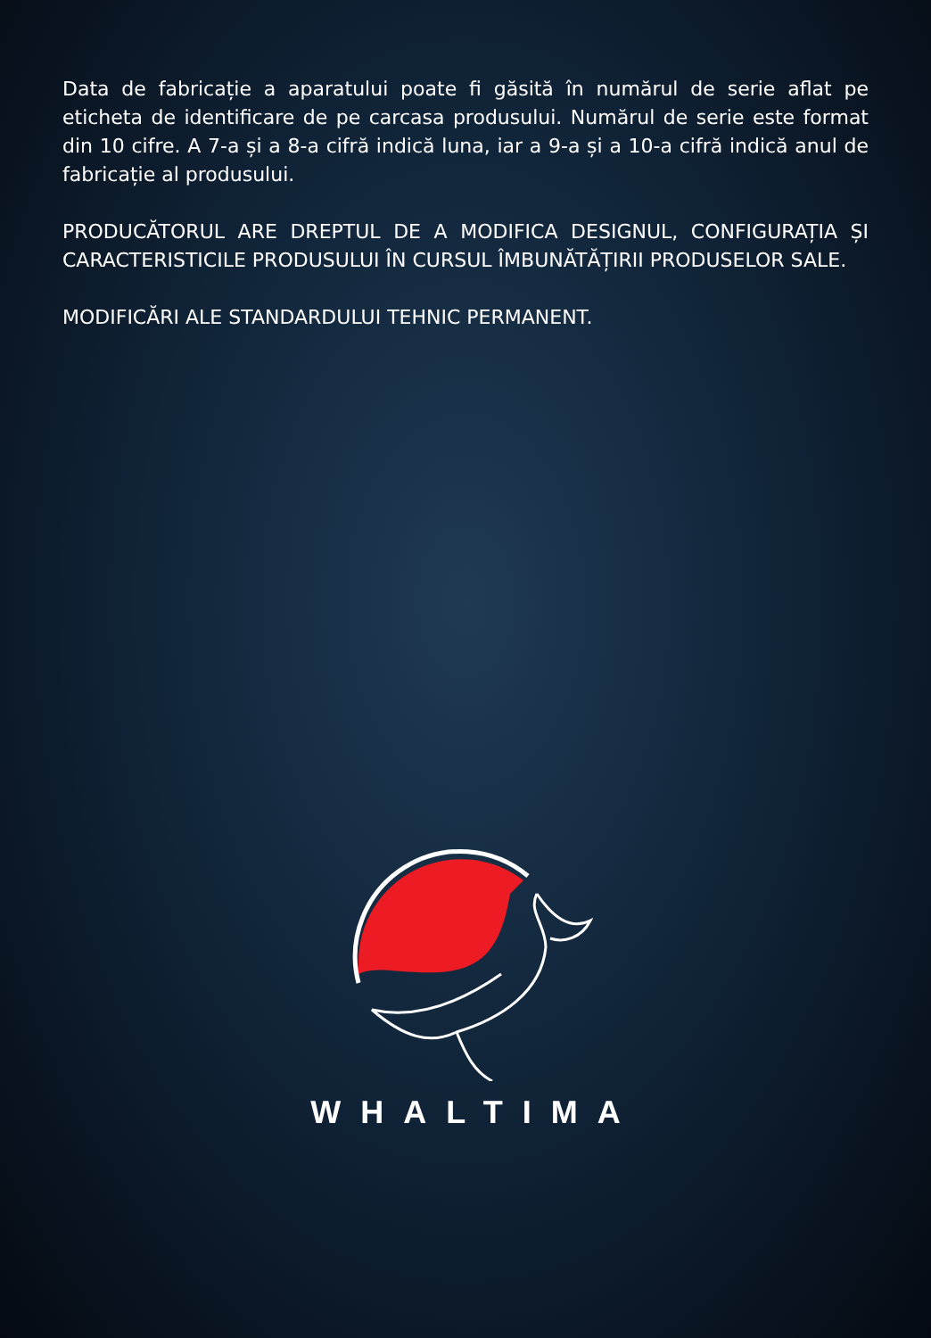Data de fabricație a aparatului poate fi găsită în numărul de serie aflat pe eticheta de identificare de pe carcasa produsului. Numărul de serie este format din 10 cifre. A 7-a și a 8-a cifră indică luna, iar a 9-a și a 10-a cifră indică anul de fabricație al produsului.
PRODUCĂTORUL ARE DREPTUL DE A MODIFICA DESIGNUL, CONFIGURAȚIA ȘI CARACTERISTICILE PRODUSULUI ÎN CURSUL ÎMBUNĂTĂȚIRII PRODUSELOR SALE.
MODIFICĂRI ALE STANDARDULUI TEHNIC PERMANENT.
WHALTIMA